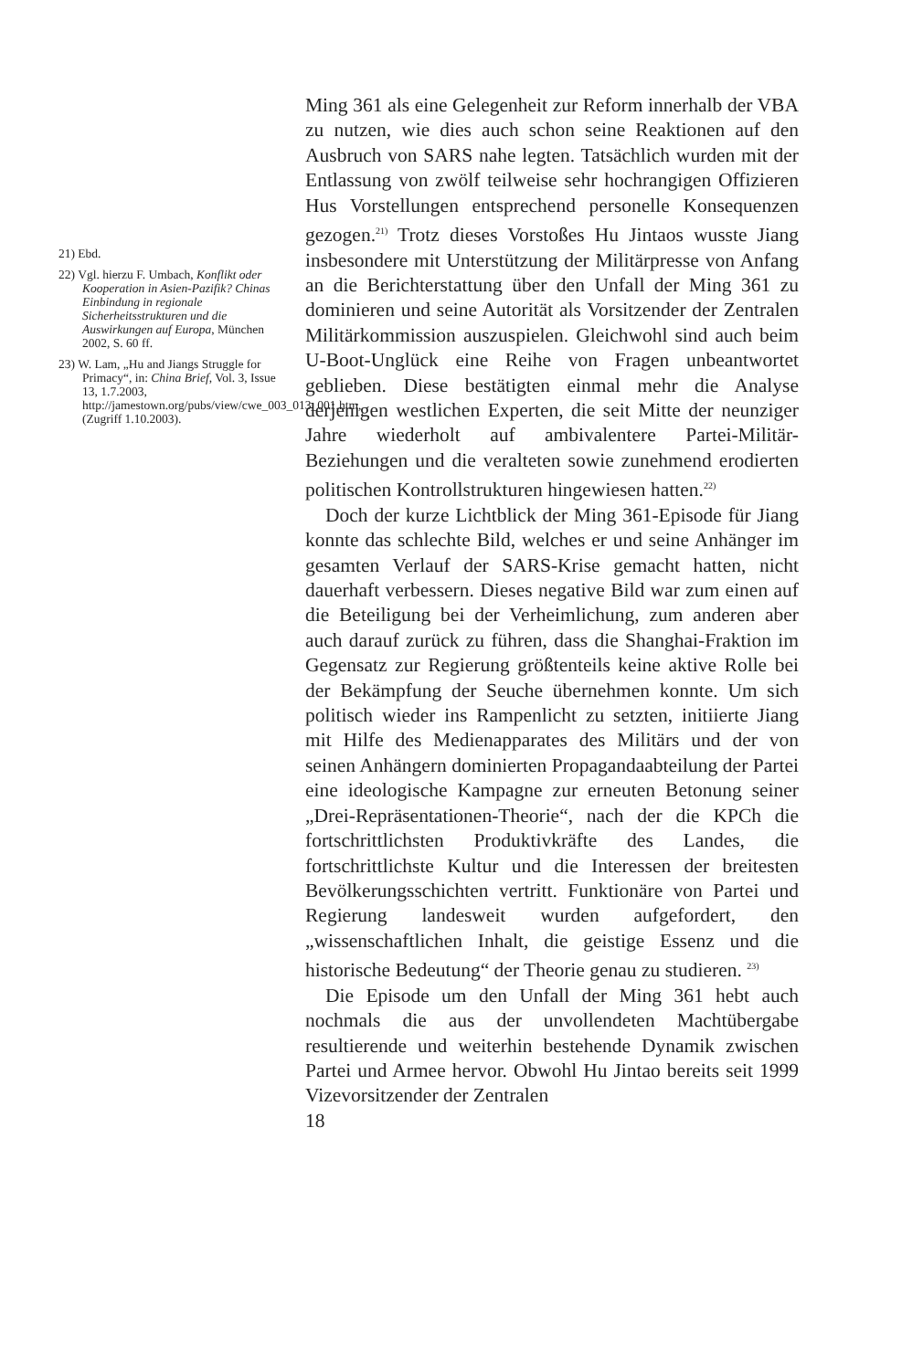21) Ebd.
22) Vgl. hierzu F. Umbach, Konflikt oder Kooperation in Asien-Pazifik? Chinas Einbindung in regionale Sicherheitsstrukturen und die Auswirkungen auf Europa, München 2002, S. 60 ff.
23) W. Lam, „Hu and Jiangs Struggle for Primacy“, in: China Brief, Vol. 3, Issue 13, 1.7.2003, http://jamestown.org/pubs/view/cwe_003_013_001.htm, (Zugriff 1.10.2003).
Ming 361 als eine Gelegenheit zur Reform innerhalb der VBA zu nutzen, wie dies auch schon seine Reaktionen auf den Ausbruch von SARS nahe legten. Tatsächlich wurden mit der Entlassung von zwölf teilweise sehr hochrangigen Offizieren Hus Vorstellungen entsprechend personelle Konsequenzen gezogen.<sup>21)</sup> Trotz dieses Vorstoßes Hu Jintaos wusste Jiang insbesondere mit Unterstützung der Militärpresse von Anfang an die Berichterstattung über den Unfall der Ming 361 zu dominieren und seine Autorität als Vorsitzender der Zentralen Militärkommission auszuspielen. Gleichwohl sind auch beim U-Boot-Unglück eine Reihe von Fragen unbeantwortet geblieben. Diese bestätigten einmal mehr die Analyse derjenigen westlichen Experten, die seit Mitte der neunziger Jahre wiederholt auf ambivalentere Partei-Militär-Beziehungen und die veralteten sowie zunehmend erodierten politischen Kontrollstrukturen hingewiesen hatten.<sup>22)</sup>
Doch der kurze Lichtblick der Ming 361-Episode für Jiang konnte das schlechte Bild, welches er und seine Anhänger im gesamten Verlauf der SARS-Krise gemacht hatten, nicht dauerhaft verbessern. Dieses negative Bild war zum einen auf die Beteiligung bei der Verheimlichung, zum anderen aber auch darauf zurück zu führen, dass die Shanghai-Fraktion im Gegensatz zur Regierung größtenteils keine aktive Rolle bei der Bekämpfung der Seuche übernehmen konnte. Um sich politisch wieder ins Rampenlicht zu setzten, initiierte Jiang mit Hilfe des Medienapparates des Militärs und der von seinen Anhängern dominierten Propagandaabteilung der Partei eine ideologische Kampagne zur erneuten Betonung seiner „Drei-Repräsentationen-Theorie“, nach der die KPCh die fortschrittlichsten Produktivkräfte des Landes, die fortschrittlichste Kultur und die Interessen der breitesten Bevölkerungsschichten vertritt. Funktionäre von Partei und Regierung landesweit wurden aufgefordert, den „wissenschaftlichen Inhalt, die geistige Essenz und die historische Bedeutung“ der Theorie genau zu studieren. <sup>23)</sup>
Die Episode um den Unfall der Ming 361 hebt auch nochmals die aus der unvollendeten Machtübergabe resultierende und weiterhin bestehende Dynamik zwischen Partei und Armee hervor. Obwohl Hu Jintao bereits seit 1999 Vizevorsitzender der Zentralen
18